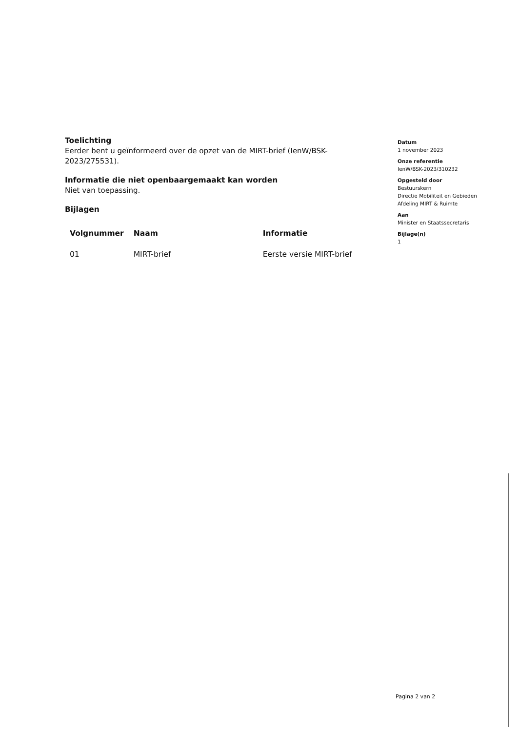Toelichting
Eerder bent u geïnformeerd over de opzet van de MIRT-brief (IenW/BSK-2023/275531).
Informatie die niet openbaargemaakt kan worden
Niet van toepassing.
Bijlagen
| Volgnummer | Naam | Informatie |
| --- | --- | --- |
| 01 | MIRT-brief | Eerste versie MIRT-brief |
Datum
1 november 2023
Onze referentie
IenW/BSK-2023/310232
Opgesteld door
Bestuurskern
Directie Mobiliteit en Gebieden
Afdeling MIRT & Ruimte
Aan
Minister en Staatssecretaris
Bijlage(n)
1
Pagina 2 van 2